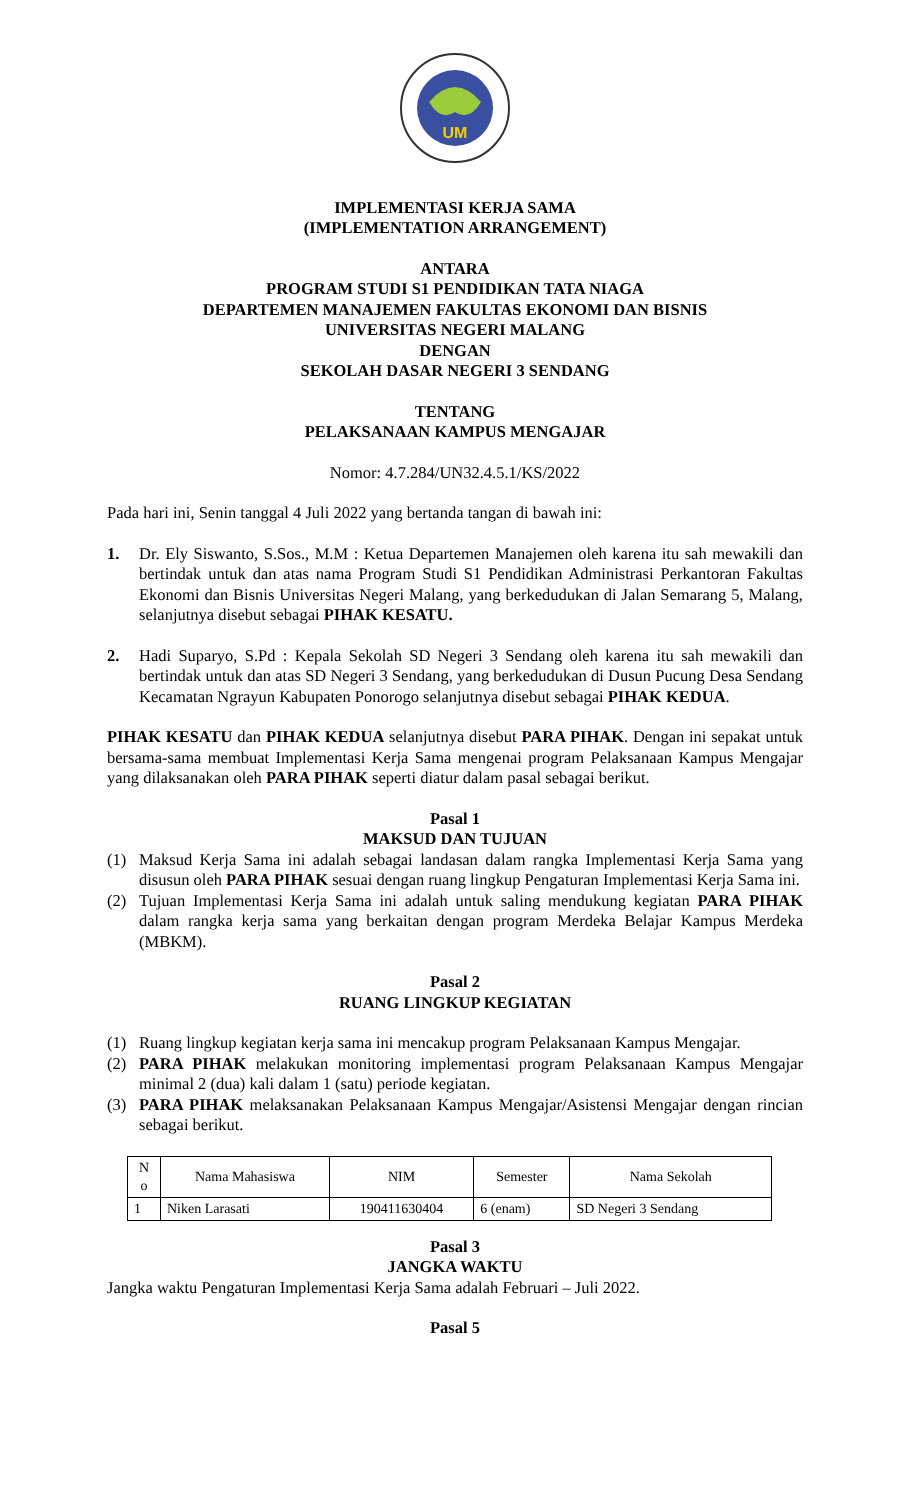UM
IMPLEMENTASI KERJA SAMA
(IMPLEMENTATION ARRANGEMENT)
ANTARA
PROGRAM STUDI S1 PENDIDIKAN TATA NIAGA
DEPARTEMEN MANAJEMEN FAKULTAS EKONOMI DAN BISNIS
UNIVERSITAS NEGERI MALANG
DENGAN
SEKOLAH DASAR NEGERI 3 SENDANG
TENTANG
PELAKSANAAN KAMPUS MENGAJAR
Nomor: 4.7.284/UN32.4.5.1/KS/2022
Pada hari ini, Senin tanggal 4 Juli 2022 yang bertanda tangan di bawah ini:
1. Dr. Ely Siswanto, S.Sos., M.M : Ketua Departemen Manajemen oleh karena itu sah mewakili dan bertindak untuk dan atas nama Program Studi S1 Pendidikan Administrasi Perkantoran Fakultas Ekonomi dan Bisnis Universitas Negeri Malang, yang berkedudukan di Jalan Semarang 5, Malang, selanjutnya disebut sebagai PIHAK KESATU.
2. Hadi Suparyo, S.Pd : Kepala Sekolah SD Negeri 3 Sendang oleh karena itu sah mewakili dan bertindak untuk dan atas SD Negeri 3 Sendang, yang berkedudukan di Dusun Pucung Desa Sendang Kecamatan Ngrayun Kabupaten Ponorogo selanjutnya disebut sebagai PIHAK KEDUA.
PIHAK KESATU dan PIHAK KEDUA selanjutnya disebut PARA PIHAK. Dengan ini sepakat untuk bersama-sama membuat Implementasi Kerja Sama mengenai program Pelaksanaan Kampus Mengajar yang dilaksanakan oleh PARA PIHAK seperti diatur dalam pasal sebagai berikut.
Pasal 1
MAKSUD DAN TUJUAN
(1) Maksud Kerja Sama ini adalah sebagai landasan dalam rangka Implementasi Kerja Sama yang disusun oleh PARA PIHAK sesuai dengan ruang lingkup Pengaturan Implementasi Kerja Sama ini.
(2) Tujuan Implementasi Kerja Sama ini adalah untuk saling mendukung kegiatan PARA PIHAK dalam rangka kerja sama yang berkaitan dengan program Merdeka Belajar Kampus Merdeka (MBKM).
Pasal 2
RUANG LINGKUP KEGIATAN
(1) Ruang lingkup kegiatan kerja sama ini mencakup program Pelaksanaan Kampus Mengajar.
(2) PARA PIHAK melakukan monitoring implementasi program Pelaksanaan Kampus Mengajar minimal 2 (dua) kali dalam 1 (satu) periode kegiatan.
(3) PARA PIHAK melaksanakan Pelaksanaan Kampus Mengajar/Asistensi Mengajar dengan rincian sebagai berikut.
| N o | Nama Mahasiswa | NIM | Semester | Nama Sekolah |
| --- | --- | --- | --- | --- |
| 1 | Niken Larasati | 190411630404 | 6 (enam) | SD Negeri 3 Sendang |
Pasal 3
JANGKA WAKTU
Jangka waktu Pengaturan Implementasi Kerja Sama adalah Februari – Juli 2022.
Pasal 5